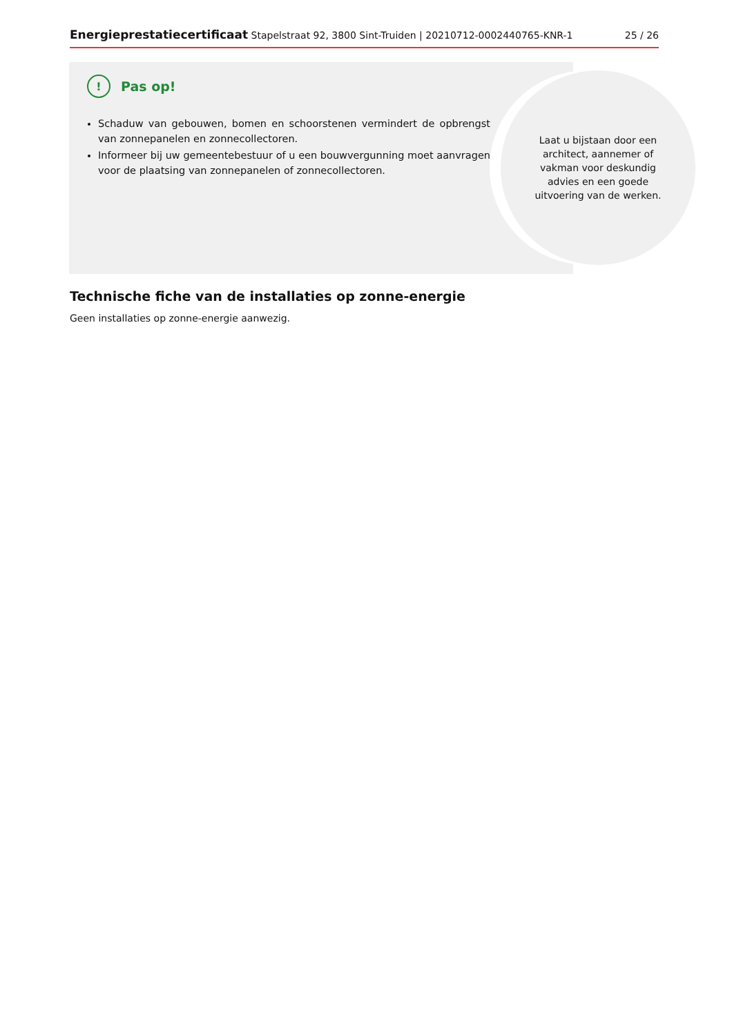Energieprestatiecertificaat Stapelstraat 92, 3800 Sint-Truiden | 20210712-0002440765-KNR-1 25 / 26
Laat u bijstaan door een architect, aannemer of vakman voor deskundig advies en een goede uitvoering van de werken.
! Pas op!
Schaduw van gebouwen, bomen en schoorstenen vermindert de opbrengst van zonnepanelen en zonnecollectoren.
Informeer bij uw gemeentebestuur of u een bouwvergunning moet aanvragen voor de plaatsing van zonnepanelen of zonnecollectoren.
Technische fiche van de installaties op zonne-energie
Geen installaties op zonne-energie aanwezig.